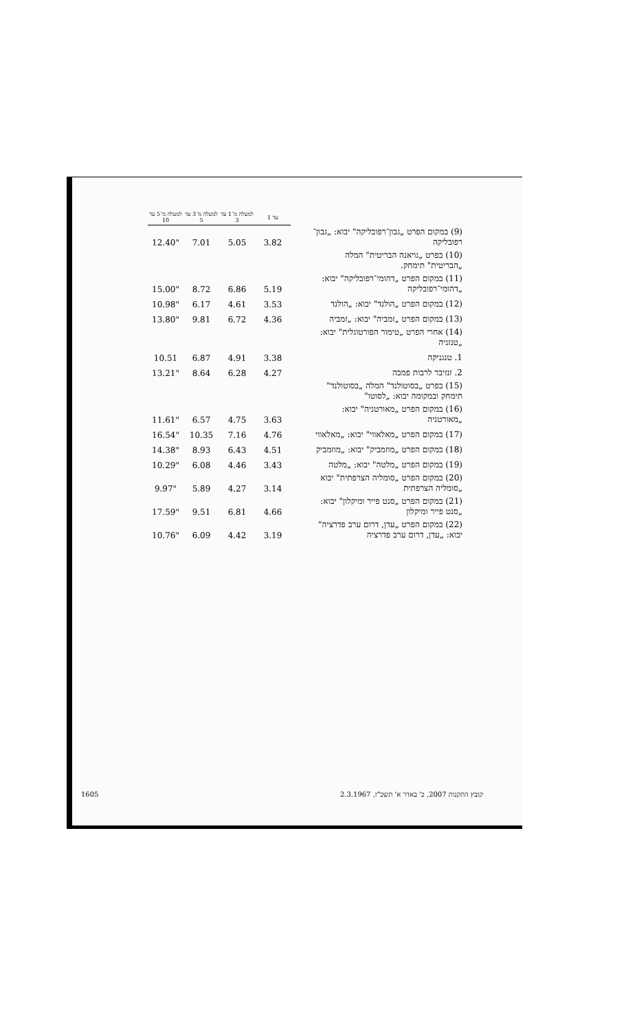| למעלה מ־5 עד 10 | למעלה מ־3 עד 5 | למעלה מ־1 עד 3 | עד 1 | |
| --- | --- | --- | --- | --- |
| 12.40" | 7.01 | 5.05 | 3.82 | (9) במקום הפרט „גבון־רפובליקה" יבוא: „גבון־רפובליקה |
| | | | | (10) בפרט „גויאנה הבריטית" המלה „הבריטית" תימחק. |
| 15.00" | 8.72 | 6.86 | 5.19 | (11) במקום הפרט „דהומי־רפובליקה" יבוא: „דהומי־רפובליקה |
| 10.98" | 6.17 | 4.61 | 3.53 | (12) במקום הפרט „הולנד" יבוא: „הולנד |
| 13.80" | 9.81 | 6.72 | 4.36 | (13) במקום הפרט „זמביה" יבוא: „זמביה |
| | | | | (14) אחרי הפרט „טימור הפורטוגלית" יבוא: „טנזניה |
| 10.51 | 6.87 | 4.91 | 3.38 | 1. טנגניקה |
| 13.21" | 8.64 | 6.28 | 4.27 | 2. זנזיבר לרבות פמבה |
| | | | | (15) בפרט „בסוטולנד" המלה „בסוטולנד" תימחק ובמקומה יבוא: „לסוטו" |
| 11.61" | 6.57 | 4.75 | 3.63 | (16) במקום הפרט „מאורטניה" יבוא: „מאורטניה |
| 16.54" | 10.35 | 7.16 | 4.76 | (17) במקום הפרט „מאלאווי" יבוא: „מאלאווי |
| 14.38" | 8.93 | 6.43 | 4.51 | (18) במקום הפרט „מוזמביק" יבוא: „מוזמביק |
| 10.29" | 6.08 | 4.46 | 3.43 | (19) במקום הפרט „מלטה" יבוא: „מלטה |
| 9.97" | 5.89 | 4.27 | 3.14 | (20) במקום הפרט „סומליה הצרפתית" יבוא „סומליה הצרפתית |
| 17.59" | 9.51 | 6.81 | 4.66 | (21) במקום הפרט „סנט פייר ומיקלון" יבוא: „סנט פייר ומיקלון |
| 10.76" | 6.09 | 4.42 | 3.19 | (22) במקום הפרט „עדן, דרום ערב פדרציה" יבוא: „עדן, דרום ערב פדרציה |
1605 קובץ התקנות 2007, כ' באדר א' תשכ"ז, 2.3.1967